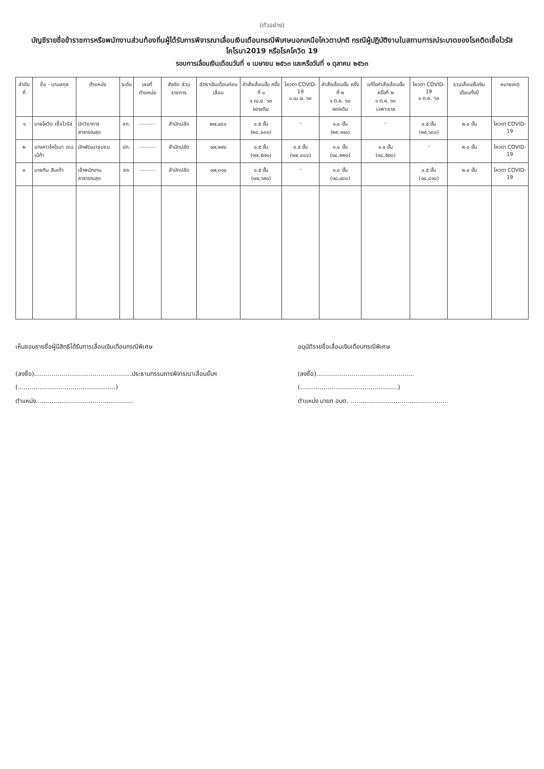(ตัวอย่าง)
บัญชีรายชื่อข้าราชการหรือพนักงานส่วนท้องถิ่นผู้ได้รับการพิจารณาเลื่อนเงินเดือนกรณีพิเศษนอกเหนือโควตาปกติ กรณีผู้ปฏิบัติงานในสถานการณ์ระบาดของโรคติดเชื้อไวรัสโคโรนา2019 หรือโรคโควิด 19
รอบการเลื่อนเงินเดือนวันที่ ๑ เมษายน ๒๕๖๓ และหรือวันที่ ๑ ตุลาคม ๒๕๖๓
| ลำดับที่ | ชื่อ - นามสกุล | ตำแหน่ง | ระดับ | เลขที่ตำแหน่ง | สังกัด ส่วนราชการ | อัตราเงินเดือนก่อนเลื่อน | คำสั่งเลื่อนขั้น ครั้งที่ ๑ ๑ เม.ย. ๖๓ ของเดิม | โควตา COVID-19 ๑ เม.ย. ๖๓ | คำสั่งเลื่อนขั้น ครั้งที่ ๒ ๑ ต.ค. ๖๓ ของเดิม | แก้ไขคำสั่งเลื่อนขั้น ครั้งที่ ๒ ๑ ต.ค. ๖๓ เฉพาะราย | โควตา COVID-19 ๑ ต.ค. ๖๓ | รวมเลื่อนขั้นเงินเดือนทั้งปี | หมายเหตุ |
| --- | --- | --- | --- | --- | --- | --- | --- | --- | --- | --- | --- | --- | --- |
| ๑ | นายโควิด เชื้อไวรัส | นักวิชาการสาธารณสุข | ชก. | .......... | สำนักปลัด | ๒๗,๔๘๐ | ๐.๕ ขั้น (๒๘,๐๓๐) | - | ๑.๐ ขั้น (๒๙,๑๑๐) | - | ๐.๕ ขั้น (๒๙,๖๘๐) | ๒.๐ ขั้น | โควตา COVID-19 |
| ๒ | นางสาวโคโรนา เชนเน้ก้า | นักพัฒนาชุมชน | ปก. | .......... | สำนักปลัด | ๑๗,๒๙๐ | ๐.๕ ขั้น (๑๗,๕๗๐) | ๐.๕ ขั้น (๑๗,๘๘๐) | ๑.๐ ขั้น (๑๘,๒๒๐) | ๑.๐ ขั้น (๑๘,๕๒๐) | - | ๒.๐ ขั้น | โควตา COVID-19 |
| ๓ | นายทีน สินเก้า | เจ้าพนักงานสาธารณสุข | ชง. | .......... | สำนักปลัด | ๑๗,๓๑๐ | ๐.๕ ขั้น (๑๗,๖๙๐) | - | ๑.๐ ขั้น (๑๘,๔๘๐) | | ๐.๕ ขั้น (๑๘,๘๑๐) | ๒.๐ ขั้น | โควตา COVID-19 |
เห็นชอบรายชื่อผู้มีสิทธิได้รับการเลื่อนเงินเดือนกรณีพิเศษ
(ลงชื่อ)..................................................ประธานกรรมการพิจารณาเลื่อนขั้นฯ
(..................................................)
ตำแหน่ง..................................................
อนุมัติรายชื่อเลื่อนเงินเดือนกรณีพิเศษ
(ลงชื่อ)..................................................
(..................................................)
ตำแหน่ง นายก อบต. ..................................................